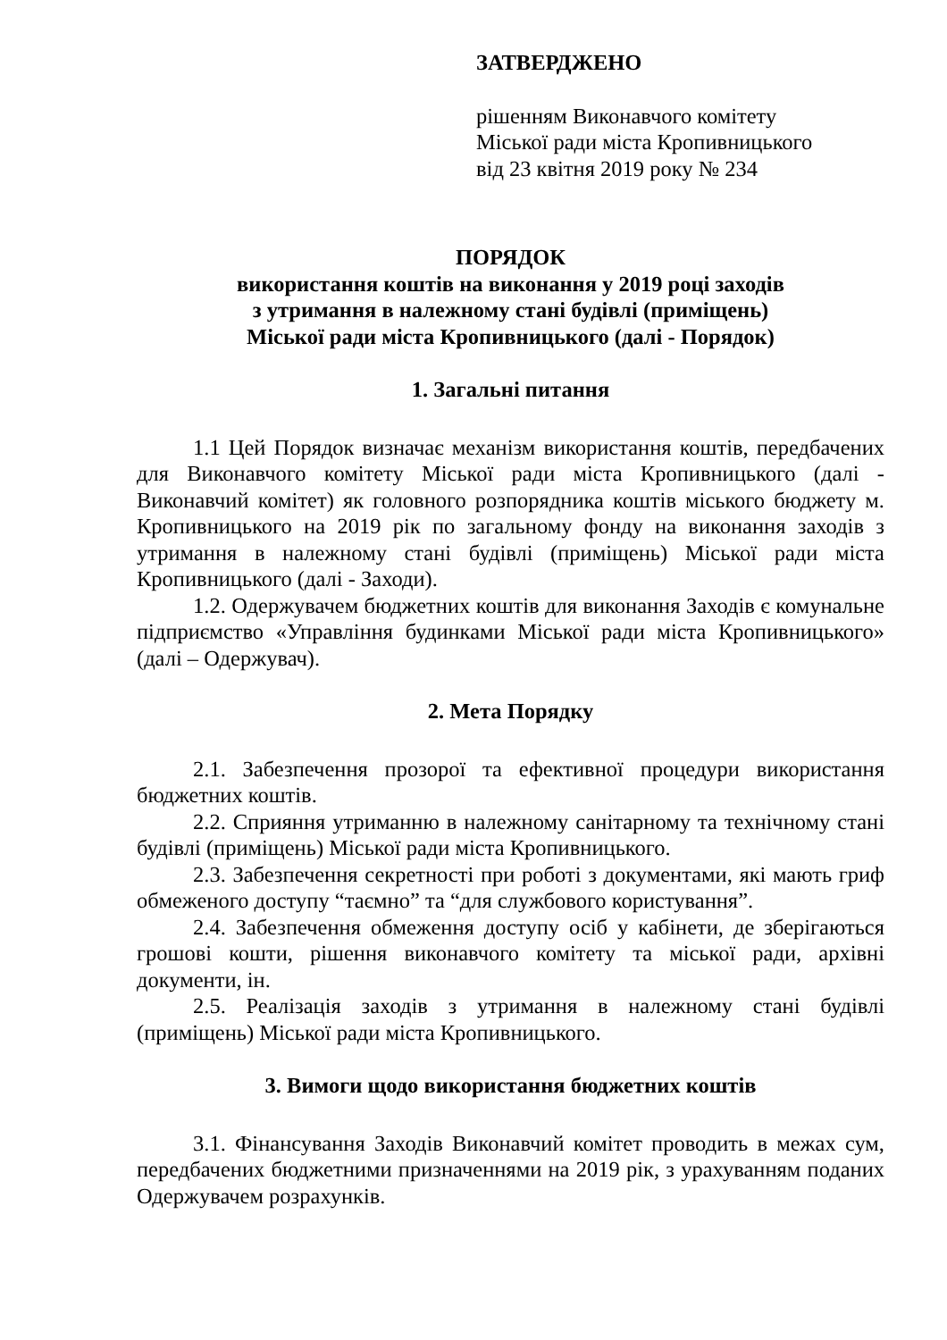ЗАТВЕРДЖЕНО
рішенням Виконавчого комітету
Міської ради міста Кропивницького
від 23 квітня 2019 року № 234
ПОРЯДОК
використання коштів на виконання у 2019 році заходів
з утримання в належному стані будівлі (приміщень)
Міської ради міста Кропивницького (далі - Порядок)
1. Загальні питання
1.1 Цей Порядок визначає механізм використання коштів, передбачених для Виконавчого комітету Міської ради міста Кропивницького (далі - Виконавчий комітет) як головного розпорядника коштів міського бюджету м. Кропивницького на 2019 рік по загальному фонду на виконання заходів з утримання в належному стані будівлі (приміщень) Міської ради міста Кропивницького (далі - Заходи).
1.2. Одержувачем бюджетних коштів для виконання Заходів є комунальне підприємство «Управління будинками Міської ради міста Кропивницького» (далі – Одержувач).
2. Мета Порядку
2.1. Забезпечення прозорої та ефективної процедури використання бюджетних коштів.
2.2. Сприяння утриманню в належному санітарному та технічному стані будівлі (приміщень) Міської ради міста Кропивницького.
2.3. Забезпечення секретності при роботі з документами, які мають гриф обмеженого доступу “таємно” та “для службового користування”.
2.4. Забезпечення обмеження доступу осіб у кабінети, де зберігаються грошові кошти, рішення виконавчого комітету та міської ради, архівні документи, ін.
2.5. Реалізація заходів з утримання в належному стані будівлі (приміщень) Міської ради міста Кропивницького.
3. Вимоги щодо використання бюджетних коштів
3.1. Фінансування Заходів Виконавчий комітет проводить в межах сум, передбачених бюджетними призначеннями на 2019 рік, з урахуванням поданих Одержувачем розрахунків.